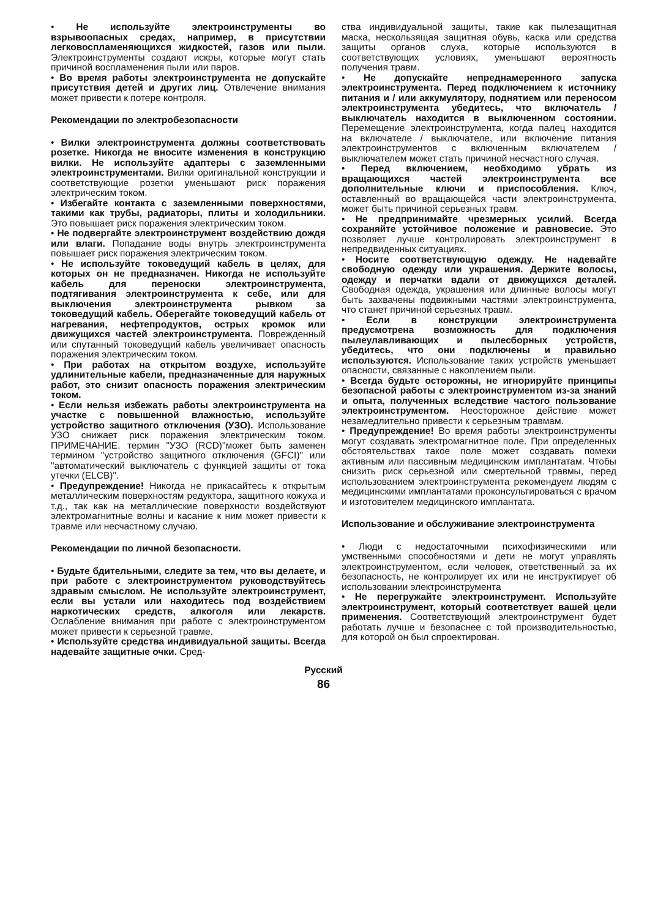• Не используйте электроинструменты во взрывоопасных средах, например, в присутствии легковоспламеняющихся жидкостей, газов или пыли. Электроинструменты создают искры, которые могут стать причиной воспламенения пыли или паров.
• Во время работы электроинструмента не допускайте присутствия детей и других лиц. Отвлечение внимания может привести к потере контроля.
Рекомендации по электробезопасности
• Вилки электроинструмента должны соответствовать розетке. Никогда не вносите изменения в конструкцию вилки. Не используйте адаптеры с заземленными электроинструментами. Вилки оригинальной конструкции и соответствующие розетки уменьшают риск поражения электрическим током.
• Избегайте контакта с заземленными поверхностями, такими как трубы, радиаторы, плиты и холодильники. Это повышает риск поражения электрическим током.
• Не подвергайте электроинструмент воздействию дождя или влаги. Попадание воды внутрь электроинструмента повышает риск поражения электрическим током.
• Не используйте токоведущий кабель в целях, для которых он не предназначен. Никогда не используйте кабель для переноски электроинструмента, подтягивания электроинструмента к себе, или для выключения электроинструмента рывком за токоведущий кабель. Оберегайте токоведущий кабель от нагревания, нефтепродуктов, острых кромок или движущихся частей электроинструмента. Поврежденный или спутанный токоведущий кабель увеличивает опасность поражения электрическим током.
• При работах на открытом воздухе, используйте удлинительные кабели, предназначенные для наружных работ, это снизит опасность поражения электрическим током.
• Если нельзя избежать работы электроинструмента на участке с повышенной влажностью, используйте устройство защитного отключения (УЗО). Использование УЗО снижает риск поражения электрическим током. ПРИМЕЧАНИЕ. термин "УЗО (RCD)"может быть заменен термином "устройство защитного отключения (GFCI)" или "автоматический выключатель с функцией защиты от тока утечки (ELCB)".
• Предупреждение! Никогда не прикасайтесь к открытым металлическим поверхностям редуктора, защитного кожуха и т.д., так как на металлические поверхности воздействуют электромагнитные волны и касание к ним может привести к травме или несчастному случаю.
Рекомендации по личной безопасности.
• Будьте бдительными, следите за тем, что вы делаете, и при работе с электроинструментом руководствуйтесь здравым смыслом. Не используйте электроинструмент, если вы устали или находитесь под воздействием наркотических средств, алкоголя или лекарств. Ослабление внимания при работе с электроинструментом может привести к серьезной травме.
• Используйте средства индивидуальной защиты. Всегда надевайте защитные очки. Сред-
ства индивидуальной защиты, такие как пылезащитная маска, нескользящая защитная обувь, каска или средства защиты органов слуха, которые используются в соответствующих условиях, уменьшают вероятность получения травм.
• Не допускайте непреднамеренного запуска электроинструмента. Перед подключением к источнику питания и / или аккумулятору, поднятием или переносом электроинструмента убедитесь, что включатель / выключатель находится в выключенном состоянии. Перемещение электроинструмента, когда палец находится на включателе / выключателе, или включение питания электроинструментов с включенным включателем / выключателем может стать причиной несчастного случая.
• Перед включением, необходимо убрать из вращающихся частей электроинструмента все дополнительные ключи и приспособления. Ключ, оставленный во вращающейся части электроинструмента, может быть причиной серьезных травм.
• Не предпринимайте чрезмерных усилий. Всегда сохраняйте устойчивое положение и равновесие. Это позволяет лучше контролировать электроинструмент в непредвиденных ситуациях.
• Носите соответствующую одежду. Не надевайте свободную одежду или украшения. Держите волосы, одежду и перчатки вдали от движущихся деталей. Свободная одежда, украшения или длинные волосы могут быть захвачены подвижными частями электроинструмента, что станет причиной серьезных травм.
• Если в конструкции электроинструмента предусмотрена возможность для подключения пылеулавливающих и пылесборных устройств, убедитесь, что они подключены и правильно используются. Использование таких устройств уменьшает опасности, связанные с накоплением пыли.
• Всегда будьте осторожны, не игнорируйте принципы безопасной работы с электроинструментом из-за знаний и опыта, полученных вследствие частого пользование электроинструментом. Неосторожное действие может незамедлительно привести к серьезным травмам.
• Предупреждение! Во время работы электроинструменты могут создавать электромагнитное поле. При определенных обстоятельствах такое поле может создавать помехи активным или пассивным медицинским имплантатам. Чтобы снизить риск серьезной или смертельной травмы, перед использованием электроинструмента рекомендуем людям с медицинскими имплантатами проконсультироваться с врачом и изготовителем медицинского имплантата.
Использование и обслуживание электроинструмента
• Люди с недостаточными психофизическими или умственными способностями и дети не могут управлять электроинструментом, если человек, ответственный за их безопасность, не контролирует их или не инструктирует об использовании электроинструмента
• Не перегружайте электроинструмент. Используйте электроинструмент, который соответствует вашей цели применения. Соответствующий электроинструмент будет работать лучше и безопаснее с той производительностью, для которой он был спроектирован.
Русский
86